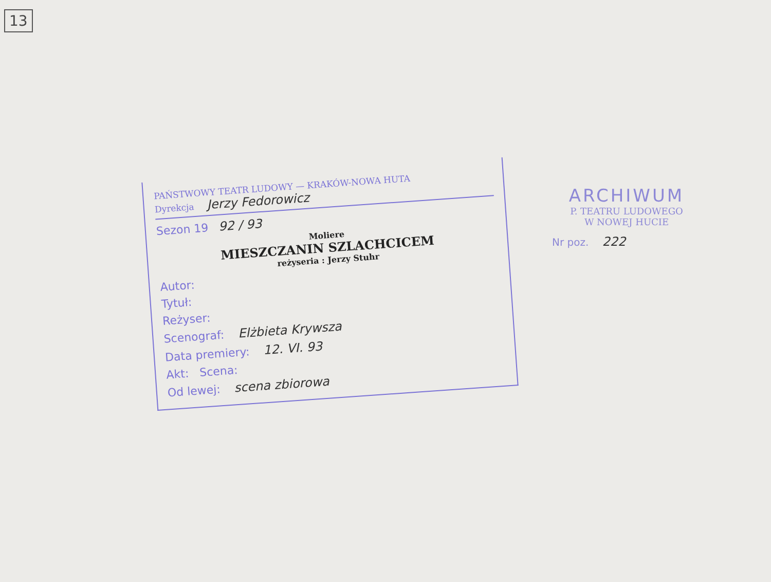13
PAŃSTWOWY TEATR LUDOWY — KRAKÓW-NOWA HUTA
Dyrekcja Jerzy Fedorowicz
Sezon 19 92 / 93
Moliere
MIESZCZANIN SZLACHCICEM
reżyseria : Jerzy Stuhr
Autor:
Tytuł:
Reżyser:
Scenograf: Elżbieta Krywsza
Data premiery: 12. VI. 93
Akt: Scena:
Od lewej: scena zbiorowa
ARCHIWUM
P. TEATRU LUDOWEGO
W NOWEJ HUCIE
Nr poz. 222